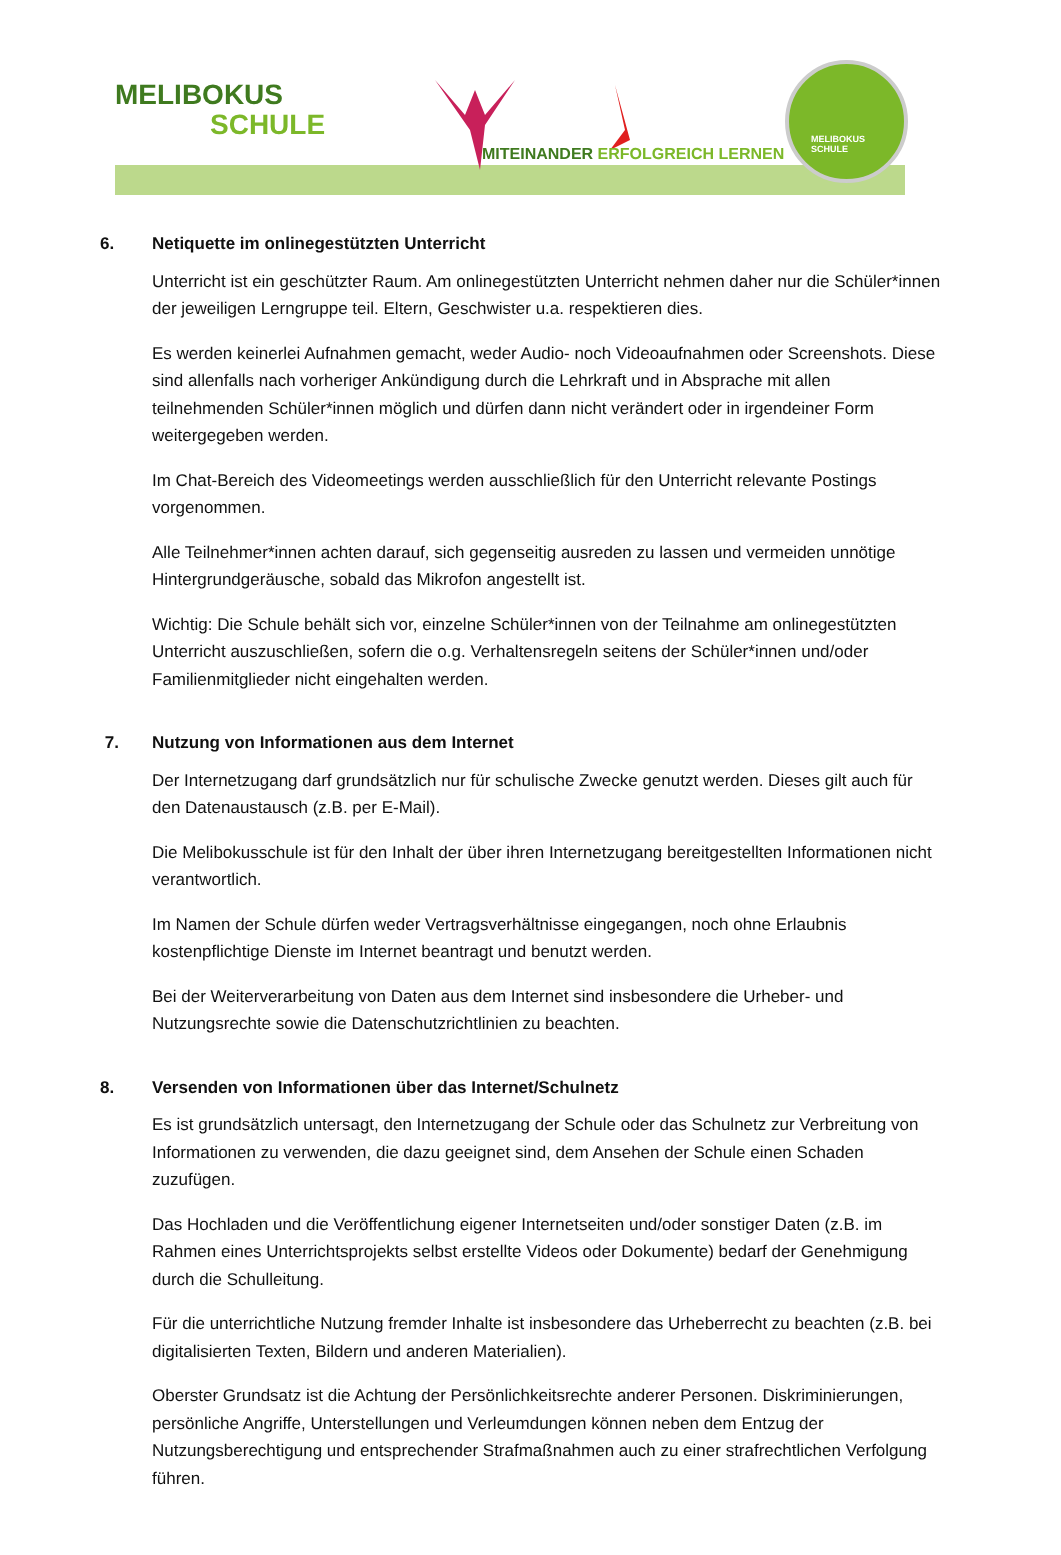MELIBOKUS
SCHULE
MITEINANDER ERFOLGREICH LERNEN
MELIBOKUS
SCHULE
6. Netiquette im onlinegestützten Unterricht
Unterricht ist ein geschützter Raum. Am onlinegestützten Unterricht nehmen daher nur die Schüler*innen der jeweiligen Lerngruppe teil. Eltern, Geschwister u.a. respektieren dies.
Es werden keinerlei Aufnahmen gemacht, weder Audio- noch Videoaufnahmen oder Screenshots. Diese sind allenfalls nach vorheriger Ankündigung durch die Lehrkraft und in Absprache mit allen teilnehmenden Schüler*innen möglich und dürfen dann nicht verändert oder in irgendeiner Form weitergegeben werden.
Im Chat-Bereich des Videomeetings werden ausschließlich für den Unterricht relevante Postings vorgenommen.
Alle Teilnehmer*innen achten darauf, sich gegenseitig ausreden zu lassen und vermeiden unnötige Hintergrundgeräusche, sobald das Mikrofon angestellt ist.
Wichtig: Die Schule behält sich vor, einzelne Schüler*innen von der Teilnahme am onlinegestützten Unterricht auszuschließen, sofern die o.g. Verhaltensregeln seitens der Schüler*innen und/oder Familienmitglieder nicht eingehalten werden.
7. Nutzung von Informationen aus dem Internet
Der Internetzugang darf grundsätzlich nur für schulische Zwecke genutzt werden. Dieses gilt auch für den Datenaustausch (z.B. per E-Mail).
Die Melibokusschule ist für den Inhalt der über ihren Internetzugang bereitgestellten Informationen nicht verantwortlich.
Im Namen der Schule dürfen weder Vertragsverhältnisse eingegangen, noch ohne Erlaubnis kostenpflichtige Dienste im Internet beantragt und benutzt werden.
Bei der Weiterverarbeitung von Daten aus dem Internet sind insbesondere die Urheber- und Nutzungsrechte sowie die Datenschutzrichtlinien zu beachten.
8. Versenden von Informationen über das Internet/Schulnetz
Es ist grundsätzlich untersagt, den Internetzugang der Schule oder das Schulnetz zur Verbreitung von Informationen zu verwenden, die dazu geeignet sind, dem Ansehen der Schule einen Schaden zuzufügen.
Das Hochladen und die Veröffentlichung eigener Internetseiten und/oder sonstiger Daten (z.B. im Rahmen eines Unterrichtsprojekts selbst erstellte Videos oder Dokumente) bedarf der Genehmigung durch die Schulleitung.
Für die unterrichtliche Nutzung fremder Inhalte ist insbesondere das Urheberrecht zu beachten (z.B. bei digitalisierten Texten, Bildern und anderen Materialien).
Oberster Grundsatz ist die Achtung der Persönlichkeitsrechte anderer Personen. Diskriminierungen, persönliche Angriffe, Unterstellungen und Verleumdungen können neben dem Entzug der Nutzungsberechtigung und entsprechender Strafmaßnahmen auch zu einer strafrechtlichen Verfolgung führen.